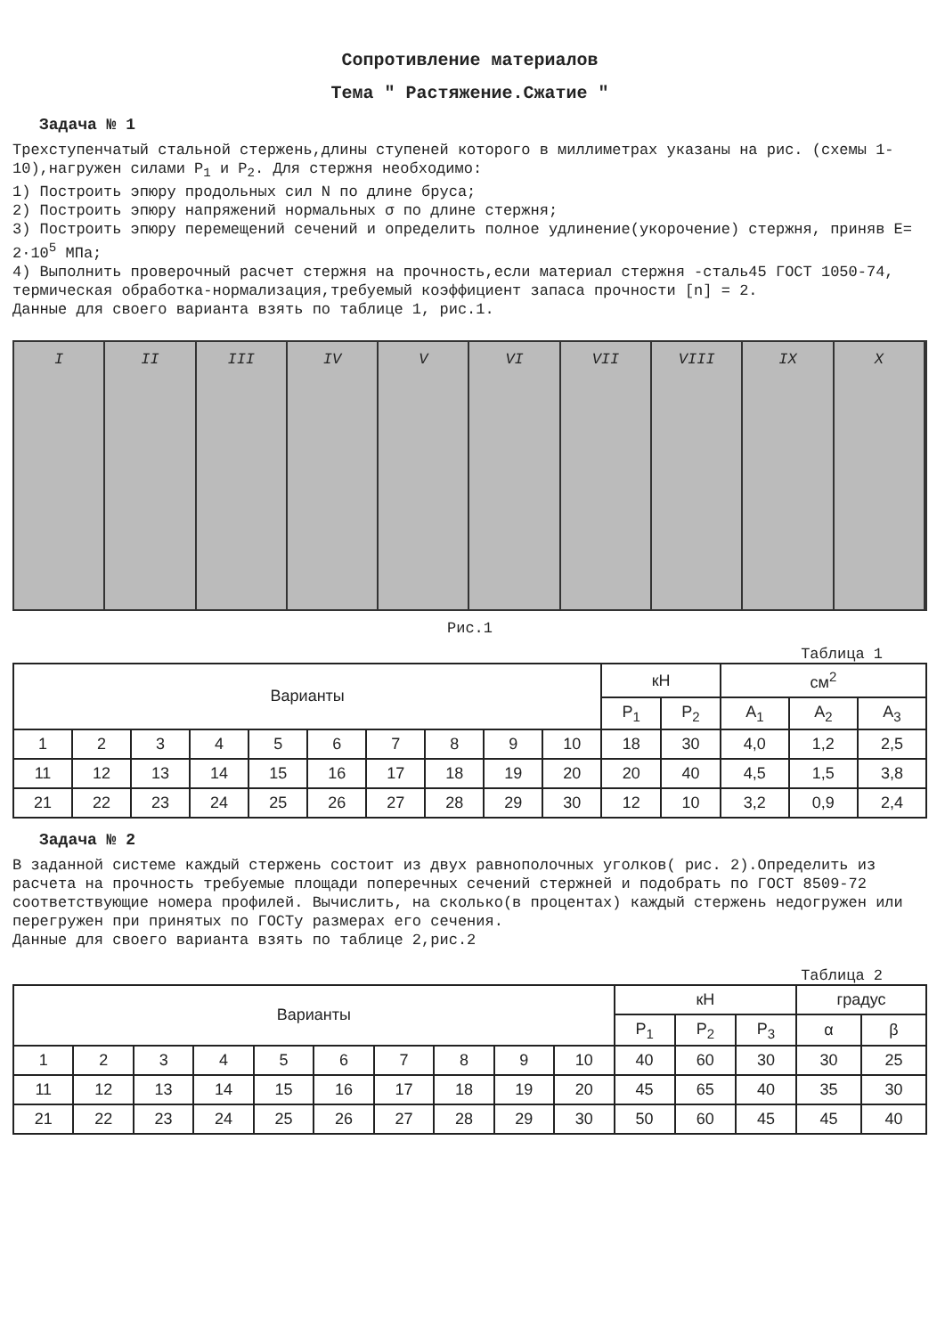Сопротивление материалов
Тема " Растяжение.Сжатие "
Задача № 1
Трехступенчатый стальной стержень,длины ступеней которого в миллиметрах указаны на рис. (схемы 1-10),нагружен силами P<sub>1</sub> и P<sub>2</sub>. Для стержня необходимо:
1) Построить эпюру продольных сил N по длине бруса;
2) Построить эпюру напряжений нормальных σ по длине стержня;
3) Построить эпюру перемещений сечений и определить полное удлинение(укорочение) стержня, приняв E= 2·10<sup>5</sup> МПа;
4) Выполнить проверочный расчет стержня на прочность,если материал стержня -сталь45 ГОСТ 1050-74, термическая обработка-нормализация,требуемый коэффициент запаса прочности [n] = 2.
Данные для своего варианта взять по таблице 1, рис.1.
I II III IV V VI VII VIII IX X
Рис.1
Таблица 1
| Варианты | | | | | | | | | | кН | | см<sup>2</sup> | | |
| --- | --- | --- | --- | --- | --- | --- | --- | --- | --- | --- | --- | --- | --- | --- |
| | | | | | | | | | | P<sub>1</sub> | P<sub>2</sub> | A<sub>1</sub> | A<sub>2</sub> | A<sub>3</sub> |
| 1 | 2 | 3 | 4 | 5 | 6 | 7 | 8 | 9 | 10 | 18 | 30 | 4,0 | 1,2 | 2,5 |
| 11 | 12 | 13 | 14 | 15 | 16 | 17 | 18 | 19 | 20 | 20 | 40 | 4,5 | 1,5 | 3,8 |
| 21 | 22 | 23 | 24 | 25 | 26 | 27 | 28 | 29 | 30 | 12 | 10 | 3,2 | 0,9 | 2,4 |
Задача № 2
В заданной системе каждый стержень состоит из двух равнополочных уголков( рис. 2).Определить из расчета на прочность требуемые площади поперечных сечений стержней и подобрать по ГОСТ 8509-72 соответствующие номера профилей. Вычислить, на сколько(в процентах) каждый стержень недогружен или перегружен при принятых по ГОСТу размерах его сечения.
Данные для своего варианта взять по таблице 2,рис.2
Таблица 2
| Варианты | | | | | | | | | | кН | | | градус | |
| --- | --- | --- | --- | --- | --- | --- | --- | --- | --- | --- | --- | --- | --- | --- |
| | | | | | | | | | | P<sub>1</sub> | P<sub>2</sub> | P<sub>3</sub> | α | β |
| 1 | 2 | 3 | 4 | 5 | 6 | 7 | 8 | 9 | 10 | 40 | 60 | 30 | 30 | 25 |
| 11 | 12 | 13 | 14 | 15 | 16 | 17 | 18 | 19 | 20 | 45 | 65 | 40 | 35 | 30 |
| 21 | 22 | 23 | 24 | 25 | 26 | 27 | 28 | 29 | 30 | 50 | 60 | 45 | 45 | 40 |